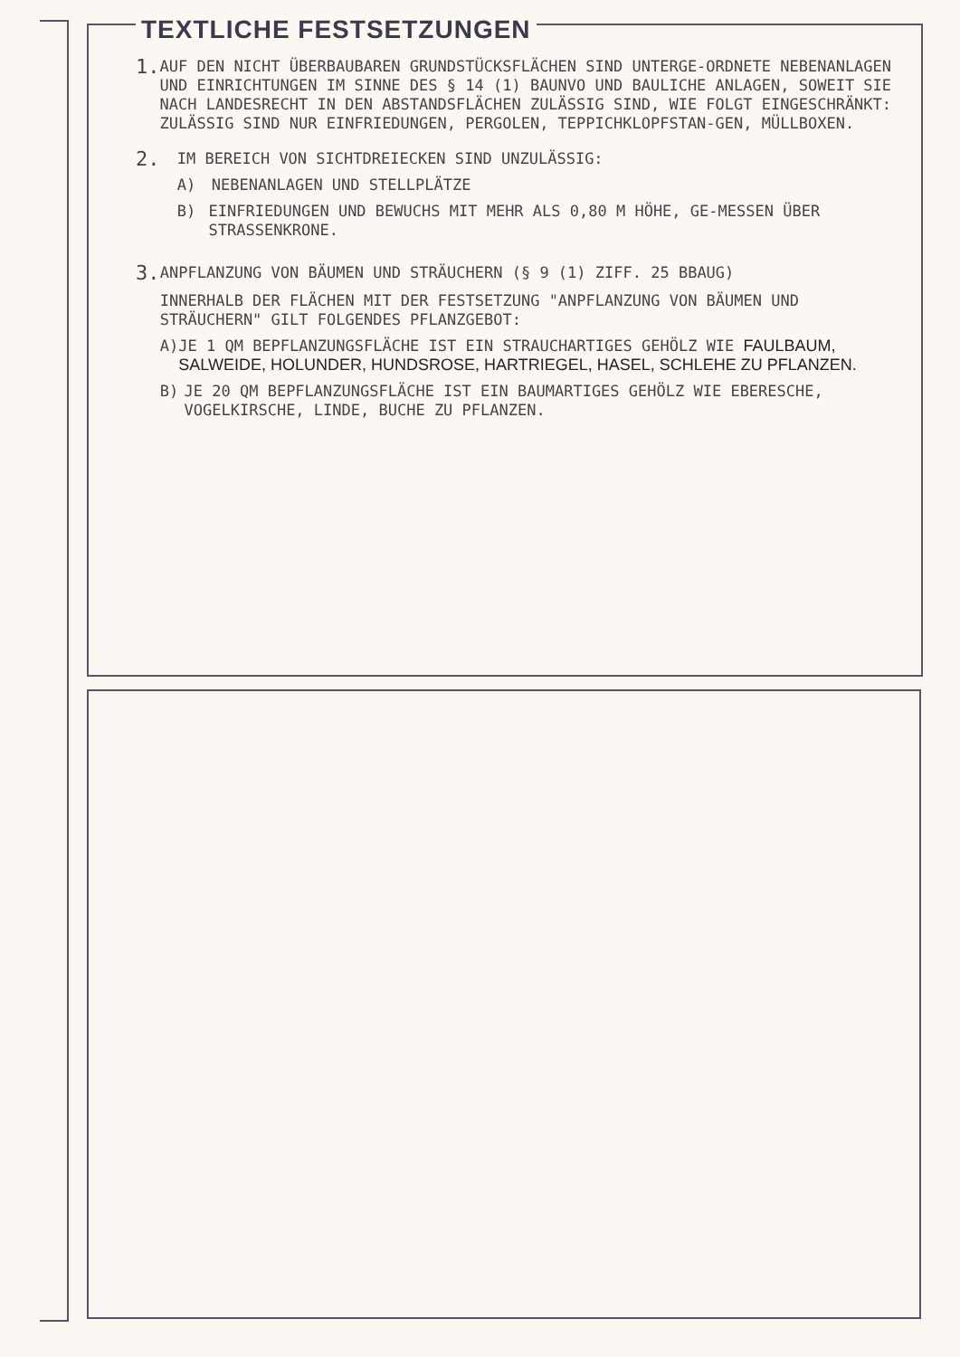TEXTLICHE FESTSETZUNGEN
1.
AUF DEN NICHT ÜBERBAUBAREN GRUNDSTÜCKSFLÄCHEN SIND UNTERGE-ORDNETE NEBENANLAGEN UND EINRICHTUNGEN IM SINNE DES § 14 (1) BAUNVO UND BAULICHE ANLAGEN, SOWEIT SIE NACH LANDESRECHT IN DEN ABSTANDSFLÄCHEN ZULÄSSIG SIND, WIE FOLGT EINGESCHRÄNKT: ZULÄSSIG SIND NUR EINFRIEDUNGEN, PERGOLEN, TEPPICHKLOPFSTAN-GEN, MÜLLBOXEN.
2.
IM BEREICH VON SICHTDREIECKEN SIND UNZULÄSSIG:
A) NEBENANLAGEN UND STELLPLÄTZE
B) EINFRIEDUNGEN UND BEWUCHS MIT MEHR ALS 0,80 M HÖHE, GE-MESSEN ÜBER STRASSENKRONE.
3.
ANPFLANZUNG VON BÄUMEN UND STRÄUCHERN (§ 9 (1) ZIFF. 25 BBAUG)
INNERHALB DER FLÄCHEN MIT DER FESTSETZUNG "ANPFLANZUNG VON BÄUMEN UND STRÄUCHERN" GILT FOLGENDES PFLANZGEBOT:
A) JE 1 QM BEPFLANZUNGSFLÄCHE IST EIN STRAUCHARTIGES GEHÖLZ WIE FAULBAUM, SALWEIDE, HOLUNDER, HUNDSROSE, HARTRIEGEL, HASEL, SCHLEHE ZU PFLANZEN.
B) JE 20 QM BEPFLANZUNGSFLÄCHE IST EIN BAUMARTIGES GEHÖLZ WIE EBERESCHE, VOGELKIRSCHE, LINDE, BUCHE ZU PFLANZEN.